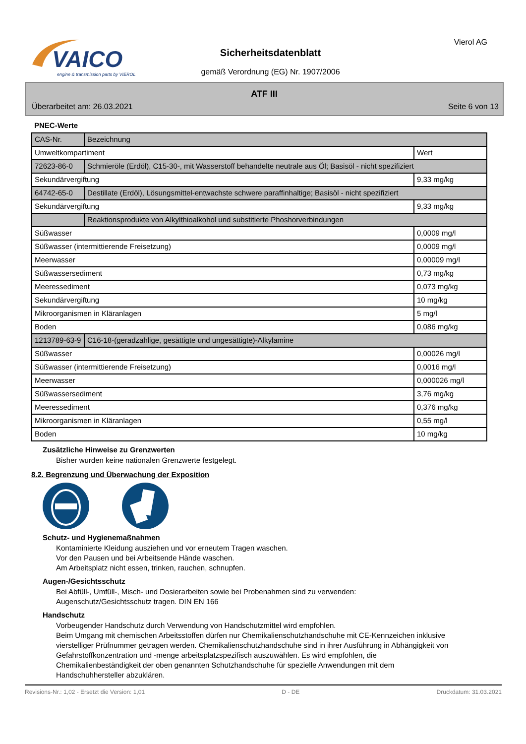VAICO
engine & transmission parts by VIEROL
Sicherheitsdatenblatt
gemäß Verordnung (EG) Nr. 1907/2006
Vierol AG
ATF III
Überarbeitet am: 26.03.2021 Seite 6 von 13
PNEC-Werte
| CAS-Nr. | Bezeichnung | |
| Umweltkompartiment | | Wert |
| 72623-86-0 | Schmieröle (Erdöl), C15-30-, mit Wasserstoff behandelte neutrale aus Öl; Basisöl - nicht spezifiziert | |
| Sekundärvergiftung | | 9,33 mg/kg |
| 64742-65-0 | Destillate (Erdöl), Lösungsmittel-entwachste schwere paraffinhaltige; Basisöl - nicht spezifiziert | |
| Sekundärvergiftung | | 9,33 mg/kg |
| | Reaktionsprodukte von Alkylthioalkohol und substitierte Phoshorverbindungen | |
| Süßwasser | | 0,0009 mg/l |
| Süßwasser (intermittierende Freisetzung) | | 0,0009 mg/l |
| Meerwasser | | 0,00009 mg/l |
| Süßwassersediment | | 0,73 mg/kg |
| Meeressediment | | 0,073 mg/kg |
| Sekundärvergiftung | | 10 mg/kg |
| Mikroorganismen in Kläranlagen | | 5 mg/l |
| Boden | | 0,086 mg/kg |
| 1213789-63-9 | C16-18-(geradzahlige, gesättigte und ungesättigte)-Alkylamine | |
| Süßwasser | | 0,00026 mg/l |
| Süßwasser (intermittierende Freisetzung) | | 0,0016 mg/l |
| Meerwasser | | 0,000026 mg/l |
| Süßwassersediment | | 3,76 mg/kg |
| Meeressediment | | 0,376 mg/kg |
| Mikroorganismen in Kläranlagen | | 0,55 mg/l |
| Boden | | 10 mg/kg |
Zusätzliche Hinweise zu Grenzwerten
Bisher wurden keine nationalen Grenzwerte festgelegt.
8.2. Begrenzung und Überwachung der Exposition
Schutz- und Hygienemaßnahmen
Kontaminierte Kleidung ausziehen und vor erneutem Tragen waschen.
Vor den Pausen und bei Arbeitsende Hände waschen.
Am Arbeitsplatz nicht essen, trinken, rauchen, schnupfen.
Augen-/Gesichtsschutz
Bei Abfüll-, Umfüll-, Misch- und Dosierarbeiten sowie bei Probenahmen sind zu verwenden:
Augenschutz/Gesichtsschutz tragen. DIN EN 166
Handschutz
Vorbeugender Handschutz durch Verwendung von Handschutzmittel wird empfohlen.
Beim Umgang mit chemischen Arbeitsstoffen dürfen nur Chemikalienschutzhandschuhe mit CE-Kennzeichen inklusive vierstelliger Prüfnummer getragen werden. Chemikalienschutzhandschuhe sind in ihrer Ausführung in Abhängigkeit von Gefahrstoffkonzentration und -menge arbeitsplatzspezifisch auszuwählen. Es wird empfohlen, die Chemikalienbeständigkeit der oben genannten Schutzhandschuhe für spezielle Anwendungen mit dem Handschuhhersteller abzuklären.
Revisions-Nr.: 1,02 - Ersetzt die Version: 1,01 D - DE Druckdatum: 31.03.2021